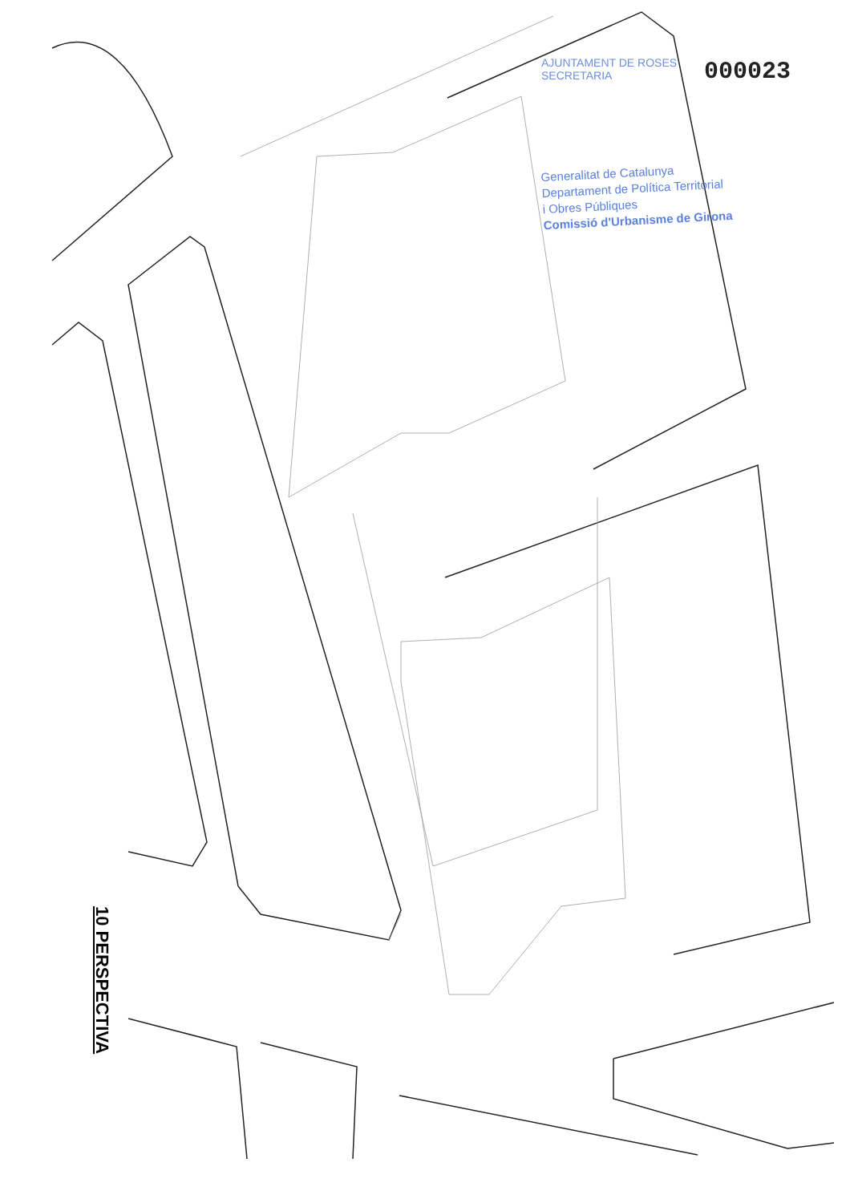10 PERSPECTIVA
AJUNTAMENT DE ROSES
SECRETARIA
000023
Generalitat de Catalunya
Departament de Política Territorial
i Obres Públiques
Comissió d'Urbanisme de Girona